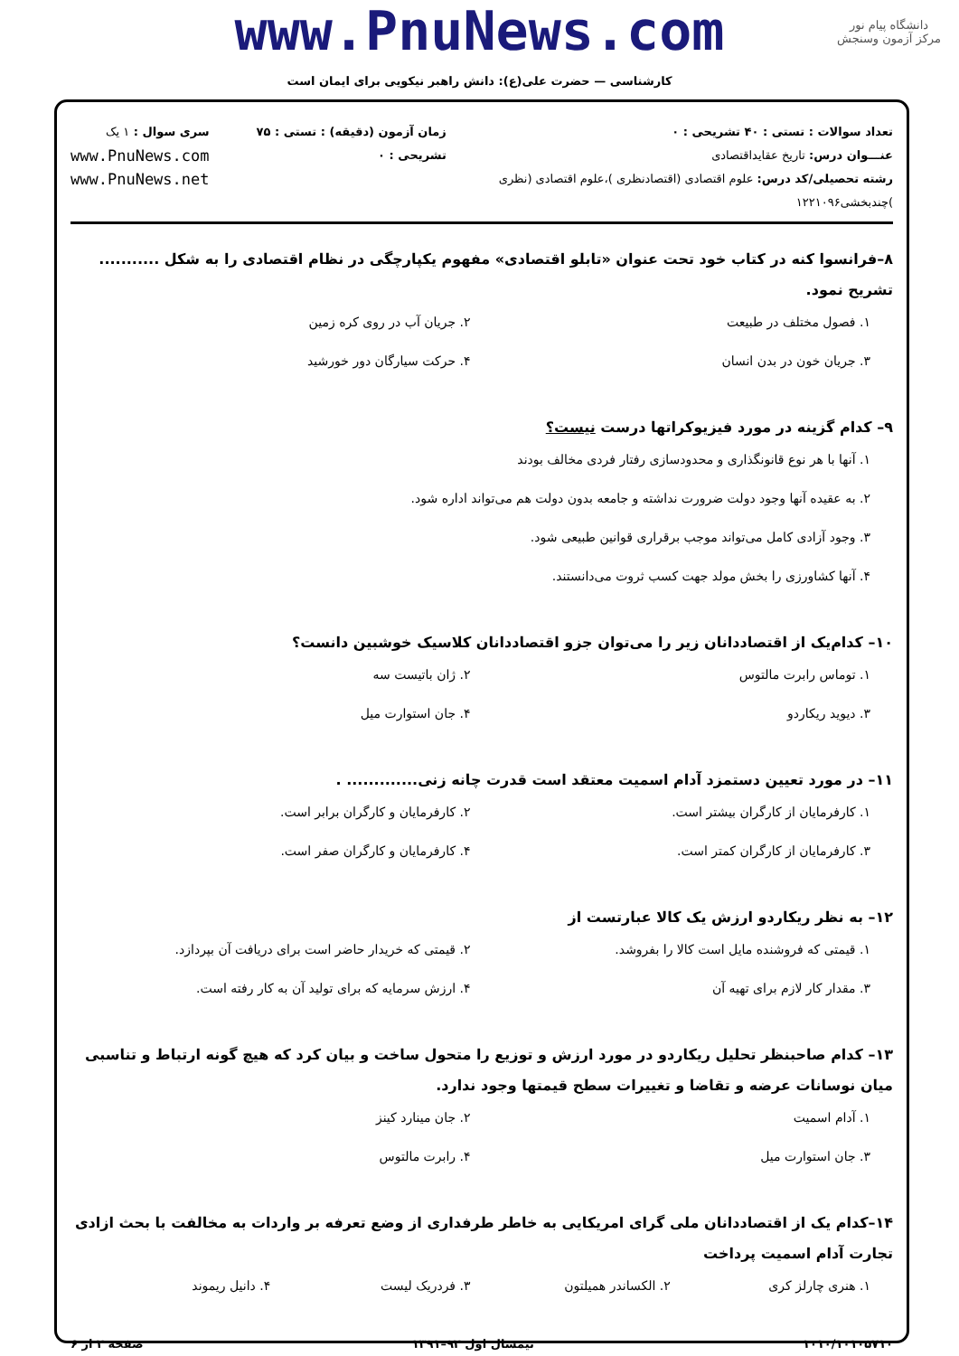www.PnuNews.com
کارشناسی — حضرت علی(ع): دانش راهبر نیکویی برای ایمان است
دانشگاه پیام نور
مرکز آزمون وسنجش
تعداد سوالات : تستی : ۴۰ تشریحی : ۰
عنـــوان درس: تاریخ عقایداقتصادی
رشته تحصیلی/کد درس: علوم اقتصادی (اقتصادنظری )،علوم اقتصادی (نظری )چندبخشی۱۲۲۱۰۹۶
زمان آزمون (دقیقه) : تستی : ۷۵ تشریحی : ۰
سری سوال : ۱ یک
www.PnuNews.com
www.PnuNews.net
۸–فرانسوا کنه در کتاب خود تحت عنوان «تابلو اقتصادی» مفهوم یکپارچگی در نظام اقتصادی را به شکل ........... تشریح نمود.
۱. فصول مختلف در طبیعت
۲. جریان آب در روی کره زمین
۳. جریان خون در بدن انسان
۴. حرکت سیارگان دور خورشید
۹– کدام گزینه در مورد فیزیوکراتها درست نیست؟
۱. آنها با هر نوع قانونگذاری و محدودسازی رفتار فردی مخالف بودند
۲. به عقیده آنها وجود دولت ضرورت نداشته و جامعه بدون دولت هم می‌تواند اداره شود.
۳. وجود آزادی کامل می‌تواند موجب برقراری قوانین طبیعی شود.
۴. آنها کشاورزی را بخش مولد جهت کسب ثروت می‌دانستند.
۱۰– کدام‌یک از اقتصاددانان زیر را می‌توان جزو اقتصاددانان کلاسیک خوشبین دانست؟
۱. توماس رابرت مالتوس
۲. ژان باتیست سه
۳. دیوید ریکاردو
۴. جان استوارت میل
۱۱– در مورد تعیین دستمزد آدام اسمیت معتقد است قدرت چانه زنی............. .
۱. کارفرمایان از کارگران بیشتر است.
۲. کارفرمایان و کارگران برابر است.
۳. کارفرمایان از کارگران کمتر است.
۴. کارفرمایان و کارگران صفر است.
۱۲– به نظر ریکاردو ارزش یک کالا عبارتست از
۱. قیمتی که فروشنده مایل است کالا را بفروشد.
۲. قیمتی که خریدار حاضر است برای دریافت آن بپردازد.
۳. مقدار کار لازم برای تهیه آن
۴. ارزش سرمایه که برای تولید آن به کار رفته است.
۱۳– کدام صاحبنظر تحلیل ریکاردو در مورد ارزش و توزیع را متحول ساخت و بیان کرد که هیچ گونه ارتباط و تناسبی میان نوسانات عرضه و تقاضا و تغییرات سطح قیمتها وجود ندارد.
۱. آدام اسمیت
۲. جان مینارد کینز
۳. جان استوارت میل
۴. رابرت مالتوس
۱۴–کدام یک از اقتصاددانان ملی گرای امریکایی به خاطر طرفداری از وضع تعرفه بر واردات به مخالفت با بحث ازادی تجارت آدام اسمیت پرداخت
۱. هنری چارلز کری
۲. الکساندر همیلتون
۳. فردریک لیست
۴. دانیل ریموند
۱۰۱۰/۱۰۱۰۵۷۱۰ نیمسال اول ۹۲–۱۳۹۱ صفحه ۲ از ۶